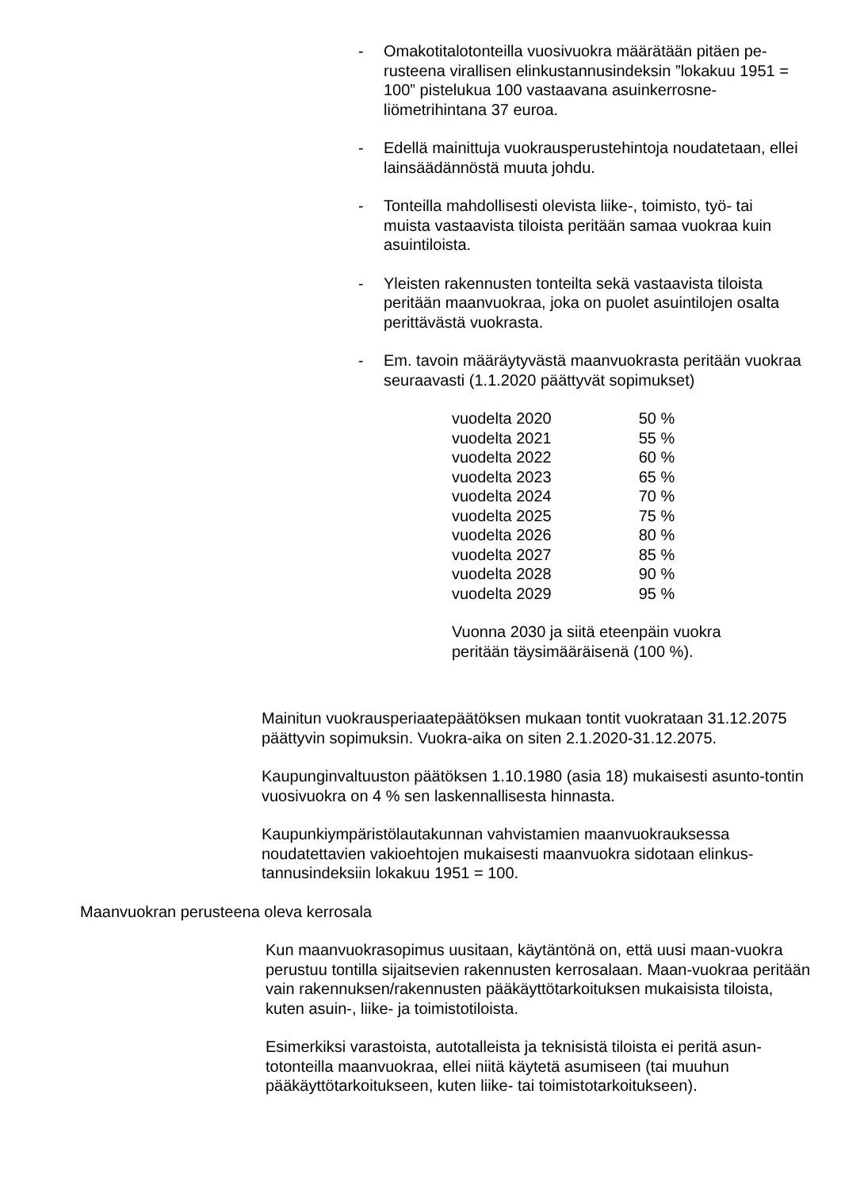- Omakotitalotonteilla vuosivuokra määrätään pitäen pe-rusteena virallisen elinkustannusindeksin ”lokakuu 1951 = 100” pistelukua 100 vastaavana asuinkerrosne-liömetrihintana 37 euroa.
- Edellä mainittuja vuokrausperustehintoja noudatetaan, ellei lainsäädännöstä muuta johdu.
- Tonteilla mahdollisesti olevista liike-, toimisto, työ- tai muista vastaavista tiloista peritään samaa vuokraa kuin asuintiloista.
- Yleisten rakennusten tonteilta sekä vastaavista tiloista peritään maanvuokraa, joka on puolet asuintilojen osalta perittävästä vuokrasta.
- Em. tavoin määräytyvästä maanvuokrasta peritään vuokraa seuraavasti (1.1.2020 päättyvät sopimukset)
| vuodelta 2020 | 50 % |
| vuodelta 2021 | 55 % |
| vuodelta 2022 | 60 % |
| vuodelta 2023 | 65 % |
| vuodelta 2024 | 70 % |
| vuodelta 2025 | 75 % |
| vuodelta 2026 | 80 % |
| vuodelta 2027 | 85 % |
| vuodelta 2028 | 90 % |
| vuodelta 2029 | 95 % |
Vuonna 2030 ja siitä eteenpäin vuokra
peritään täysimääräisenä (100 %).
Mainitun vuokrausperiaatepäätöksen mukaan tontit vuokrataan 31.12.2075 päättyvin sopimuksin. Vuokra-aika on siten 2.1.2020-31.12.2075.
Kaupunginvaltuuston päätöksen 1.10.1980 (asia 18) mukaisesti asunto-tontin vuosivuokra on 4 % sen laskennallisesta hinnasta.
Kaupunkiympäristölautakunnan vahvistamien maanvuokrauksessa noudatettavien vakioehtojen mukaisesti maanvuokra sidotaan elinkus-tannusindeksiin lokakuu 1951 = 100.
Maanvuokran perusteena oleva kerrosala
Kun maanvuokrasopimus uusitaan, käytäntönä on, että uusi maan-vuokra perustuu tontilla sijaitsevien rakennusten kerrosalaan. Maan-vuokraa peritään vain rakennuksen/rakennusten pääkäyttötarkoituksen mukaisista tiloista, kuten asuin-, liike- ja toimistotiloista.
Esimerkiksi varastoista, autotalleista ja teknisistä tiloista ei peritä asun-totonteilla maanvuokraa, ellei niitä käytetä asumiseen (tai muuhun pääkäyttötarkoitukseen, kuten liike- tai toimistotarkoitukseen).